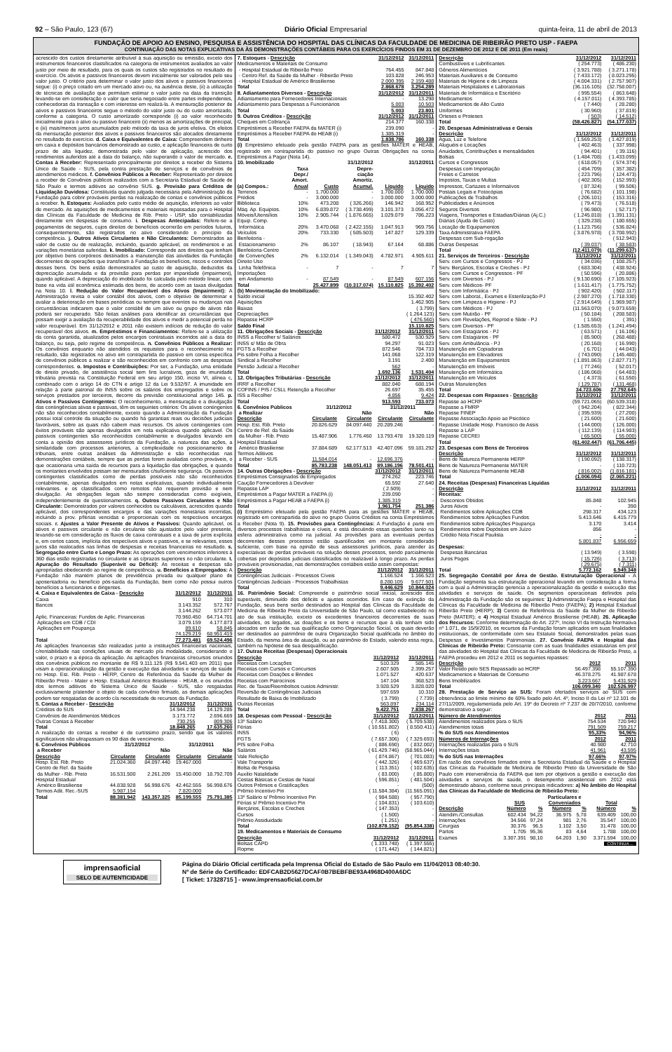92 – São Paulo, 123 (67) Diário Oficial Empresarial quinta-feira, 11 de abril de 2013
FUNDAÇÃO DE APOIO AO ENSINO, PESQUISA E ASSISTÊNCIA DO HOSPITAL DAS CLÍNICAS DA FACULDADE DE MEDICINA DE RIBEIRÃO PRETO USP - FAEPA
CONTINUAÇÃO DAS NOTAS EXPLICATIVAS DA ÀS DEMONSTRAÇÕES CONTÁBEIS PARA OS EXERCÍCIOS FINDOS EM 31 DE DEZEMBRO DE 2012 E DE 2011 (Em reais)
acrescido dos custos diretamente atribuível à sua aquisição ou emissão, exceto dos instrumentos financeiros classificados na categoria de instrumentos avaliados ao valor justo por meio de resultado, para os quais os custos são registrados no resultado do exercício. Os ativos e passivos financeiros devem inicialmente ser valorados pelo seu valor justo. O critério para determinar o valor justo dos ativos e passivos financeiros segue: (i) o preço cotado em um mercado ativo ou, na ausência deste, (ii) a utilização de técnicas de avaliação que permitam estimar o valor justo na data da transição levando-se em consideração o valor que seria negociado entre partes independentes, conhecedoras da transação e com interesse em realizá-la. A mensuração posterior de ativos e passivos financeiros segue o método do valor justo ou do custo amortizado, conforme a categoria. O custo amortizado corresponde (i) ao valor reconhecido inicialmente para o ativo ou passivo financeiro (ii) menos as amortizações de principal, e (iii) mais/menos juros acumulados pelo método da taxa de juros efetiva. Os efeitos da mensuração posterior dos ativos e passivos financeiros são alocados diretamente no resultado do exercício. d. Caixa e Equivalentes de Caixa: Compreendem dinheiro em caixa e depósitos bancários demonstrado ao custo, e aplicação financeira de curto prazo de alta liquidez, demonstrada pelo valor de aplicação, acrescido dos rendimentos auferidos até a data do balanço, não superando o valor de mercado. e. Contas à Receber: Representado principalmente por direitos a receber do Sistema Único de Saúde - SUS, pela contra prestação de serviços e de convênios de atendimentos médicos. f. Convênios Públicos a Receber: Representado por direitos a receber de Convênios públicos realizados com a Secretaria Estadual de Saúde de São Paulo e termos aditivos ao convênio SUS. g. Provisão para Créditos de Liquidação Duvidosa: Constituída quando julgada necessária pela Administração da Fundação para cobrir prováveis perdas na realização de contas e convênios públicos a receber. h. Estoques: Avaliados pelo custo médio de aquisição, inferiores ao valor de mercado. As aquisições de medicamentos e materiais repassadas para o Hospital das Clínicas da Faculdade de Medicina de Rib. Preto - USP, são contabilizadas diretamente em despesas de consumo. i. Despesas Antecipadas: Refere-se a pagamentos de seguros, cujos direitos de benefícios ocorrerão em períodos futuros, consequentemente, são registrados no ativo considerando o princípio da competência. j. Outros Ativos Circulantes e Não Circulantes: Demonstrados ao valor de custo ou de realização, incluindo, quando aplicável, os rendimentos e as variações monetárias auferidas. k. Imobilizado: Corresponde aos direitos que tenham por objetivo bens corpóreos destinados a manutenção das atividades da Fundação decorrentes de operações que transfiram à Fundação os benefícios, riscos e controles desses bens. Os bens estão demonstrados ao custo de aquisição, deduzidos da depreciação acumulada e da provisão para perdas por imparidade (impairment), quando aplicável. A depreciação do imobilizado foi calculada pelo método linear, com base na vida útil econômica estimada dos bens, de acordo com as taxas divulgadas na Nota 10. l. Redução do Valor Recuperável dos Ativos (Impairment): A Administração revisa o valor contábil dos ativos, com o objetivo de determinar e avaliar a deterioração em bases periódicas ou sempre que eventos ou mudanças nas circunstâncias indicarem que o valor contábil de um ativo ou grupo de ativos não poderá ser recuperado. São feitas análises para identificar as circunstâncias que possam exigir a avaliação da recuperabilidade dos ativos e medir a potencial perda no valor recuperável. Em 31/12/2012 e 2011 não existem indícios de redução do valor recuperável dos ativos. m. Empréstimos e Financiamentos: Refere-se a utilização da conta garantida, atualizados pelos encargos contratuais incorridos até a data do balanço, ou seja, pelo regime de competência. n. Convênios Públicos a Realizar: Os convênios enquanto não atendidos os requisitos para o reconhecimento no resultado, são registrados no ativo em contrapartida do passivo em conta específica de convênios públicos a realizar e são reconhecidos em confronto com as despesas correspondentes. o. Impostos e Contribuições: Por ser, a Fundação, uma entidade de direito privado, de assistência social sem fins lucrativos, goza de imunidade tributária prevista na Constituição Federal em seu artigo 150, inciso VI, alínea c, combinado com o artigo 14 do CTN e artigo 12 da Lei 9.532/97. A imunidade em relação á parte patronal do INSS sobre os salários dos empregados e sobre os serviços prestados por terceiros, decorre da previsão constitucional artigo 145. p. Ativos e Passivos Contingentes: O reconhecimento, a mensuração e a divulgação das contingências ativas e passivas, têm os seguintes critérios: Os ativos contingentes não são reconhecidos contabilmente, exceto quando a Administração da Fundação possui total controle da situação ou quando há garantias reais ou decisões judiciais favoráveis, sobre as quais não cabem mais recursos. Os ativos contingentes com êxitos prováveis são apenas divulgados em nota explicativa quando aplicável. Os passivos contingentes são reconhecidos contabilmente e divulgados levando em conta a opinião dos assessores jurídicos da Fundação, a natureza das ações, a similaridade com processos anteriores, a complexidade no posicionamento de tribunais, entre outras análises da Administração e são reconhecidas nas demonstrações contábeis, sempre que as perdas forem avaliadas como prováveis, o que ocasionaria uma saída de recursos para a liquidação das obrigações, e quando os montantes envolvidos possam ser mensurados c/suficiente segurança. Os passivos contingentes classificados como de perdas possíveis não são reconhecidos contabilmente, apenas divulgados em notas explicativas, quando individualmente relevantes. e os classificados como remotos não requerem provisão e nem divulgação. As obrigações legais são sempre consideradas como exigíveis, independentemente de questionamentos. q. Outros Passivos Circulantes e Não Circulante: Demonstrados por valores conhecidos ou calculáveis, acrescidos quando aplicável, dos correspondentes encargos e das variações monetárias incorridas, incluindo a prov. p/férias vencidas e proporcionais com os respectivos encargos sociais. r. Ajustes a Valor Presente de Ativos e Passivos: Quando aplicável, os ativos e passivos circulante e não circulante são ajustados pelo valor presente, levando-se em consideração os fluxos de caixa contratuais e a taxa de juros explícita e, em certos casos, implícita dos respectivos ativos e passivos, e se relevantes, esses juros são realocados nas linhas de despesas e receitas financeiras no resultado. s. Segregação entre Curto e Longo Prazo: As operações com vencimentos inferiores à 360 dias estão registradas no circulante e as c/prazos superiores no não circulante. t. Apuração do Resultado (Superávit ou Déficit): As receitas e despesas são apropriadas obedecendo ao regime de competência. u. Benefícios a Empregados: A Fundação não mantém planos de previdência privada ou qualquer plano de aposentadoria ou benefício pós-saída da Fundação, bem como não possui outros benefícios a funcionários e dirigentes.
| 4. Caixa e Equivalentes de Caixa - Descrição | 31/12/2012 | 31/12/2011 |
| Caixa | 910 | 310 |
| Bancos | 3.143.352 | 572.767 |
| | 3.144.262 | 573.077 |
| Aplic. Financeiras: Fundos de Aplic. Financeiras | 70.960.450 | 64.714.701 |
| Aplicações em CDB / CDI | 3.079.159 | 4.177.873 |
| Aplicações em Poupança | 89.610 | 58.845 |
| | 74.129.219 | 68.951.419 |
| Total | 77.273.481 | 69.524.496 |
As aplicações financeiras são realizadas junto a instituições financeiras nacionais, c/rentabilidade nas condições usuais de mercado p/a modalidade, considerando o valor, o prazo e a época da aplicação. As aplicações financeiras c/recursos oriundos dos convênios públicos no montante de R$ 9.111.125 (R$ 9.541.403 em 2011) que visam a operacionalização da gestão e execução das atividades e serviços de saúde no Hosp. Est. Rib. Preto - HERP, Centro de Referência da Saúde da Mulher de Ribeirão Preto - Mater e Hosp. Estadual Américo Brasiliense - HEAB, e os oriundos dos termos aditivos do Sistema Único de Saúde - SUS, são resgatadas exclusivamente p/atender o objeto de cada convênio firmado, as demais aplicações podem ser resgatadas de acordo c/a necessidade de recursos da Fundação.
| 5. Contas a Receber - Descrição | 31/12/2012 | 31/12/2011 |
| Créditos do SUS | 14.944.238 | 14.129.285 |
| Convênios de Atendimentos Médicos | 3.173.772 | 2.696.669 |
| Outras Contas à Receber | 730.255 | 809.306 |
| Total | 18.848.265 | 17.635.260 |
A realização do contas a receber é de curtíssimo prazo, sendo que os valores significativos não ultrapassam os 90 dias de vencimento.
| 6. Convênios Públicos | 31/12/2012 | | 31/12/2011 | |
| a Receber | | Não | | Não |
| Descrição | Circulante | Circulante | Circulante | Circulante |
| Hosp. Est. Rib. Preto | 21.024.360 | 84.097.440 | 19.467.000 | - |
| Centro de Ref. da Saúde | | | | |
| da Mulher - Rib. Preto | 16.531.500 | 2.261.209 | 15.450.000 | 18.792.709 |
| Hospital Estadual | | | | |
| Américo Brasiliense | 44.838.928 | 56.998.676 | 42.462.555 | 56.998.676 |
| Termos Adit. Rec.-SUS | 5.987.154 | - | 7.820.000 | - |
| Total | 88.381.942 | 143.357.325 | 85.199.555 | 75.791.385 |
| 7. Estoques - Descrição | 31/12/2012 | 31/12/2011 |
| Medicamentos e Materiais de Consumo | | |
| - Hospital Estadual de Ribeirão Preto | 764.455 | 847.848 |
| - Centro Ref. da Saúde da Mulher - Ribeirão Preto | 103.828 | 246.953 |
| - Hospital Estadual de Américo Brasiliense | 2.000.395 | 2.159.488 |
| Total | 2.868.678 | 3.254.289 |
| 8. Adiantamentos Diversos - Descrição | 31/12/2012 | 31/12/2011 |
| Adiantamento para Fornecedores Internacionais | - | 13.298 |
| Adiantamento para Despesas a Funcionários | 5.003 | 10.503 |
| Total | 5.003 | 23.801 |
| 9. Outros Créditos - Descrição | 31/12/2012 | 31/12/2011 |
| Cheques em Cobrança | 214.377 | 160.338 |
| Empréstimos a Receber FAEPA da MATER (i) | 239.090 | - |
| Empréstimos a Receber FAEPA do HEAB (i) | 1.385.319 | - |
| Total | 1.838.786 | 160.338 |
(i) Empréstimo efetuado pela gestão FAEPA para as gestões MATER e HEAB, registrado em contrapartida do passivo no grupo Outras Obrigações na conta Empréstimos a Pagar (Nota 14).
| 10. Imobilizado | | 31/12/2012 | | | 31/12/2011 |
| | Taxa Depr./ Amort. | | Depre- ciação Amortiz. | | |
| (a) Compos.: | Anual | Custo | Acumul. | Líquido | Líquido |
| Terrenos | - | 1.700.000 | - | 1.700.000 | 1.700.000 |
| Prédios | - | 3.000.000 | - | 3.000.000 | 3.000.000 |
| Biblioteca | 10% | 473.208 | ( 326.266) | 146.942 | 168.952 |
| Máq. Ap. Equiptos. | 10% | 6.839.872 | ( 3.738.499) | 3.101.373 | 3.056.472 |
| Móveis/Utensílios | 10% | 2.905.744 | ( 1.876.665) | 1.029.079 | 786.223 |
| Equip. Comp. | | | | | |
| Informática | 20% | 3.470.068 | ( 2.422.155) | 1.047.913 | 969.756 |
| Veículos | 20% | 733.330 | ( 585.503) | 147.827 | 129.339 |
| Benfeitoria - | | | | | |
| Estacionamento | 2% | 86.107 | ( 18.943) | 67.164 | 68.886 |
| Benfeitoria-Centro | | | | | |
| de Convenções | 2% | 6.132.014 | ( 1.349.043) | 4.782.971 | 4.905.611 |
| Direito Uso | | | | | |
| Linha Telefônica | - | 7 | - | 7 | 7 |
| Importações | | | | | |
| em Andamento | - | 87.549 | - | 87.549 | 607.156 |
| Total | | 25.427.899 | (10.317.074) | 15.110.825 | 15.392.402 |
| (b) Movimentação do Imobilizado: | |
| Saldo inicial | 15.392.402 |
| Aquisições | 1.462.905 |
| Baixas | ( 3.799) |
| Depreciações | ( 1.264.123) |
| Repasse HCRP | ( 476.560) |
| Saldo Final | 15.110.825 |
| 11. Obrigações Sociais - Descrição | 31/12/2012 | 31/12/2011 |
| INSS a Recolher s/ Salários | 580.472 | 530.929 |
| INSS s/ Mão de Obra | 94.297 | 91.023 |
| FGTS a Recolher | 872.546 | 784.733 |
| Pis sobre Folha a Recolher | 141.068 | 122.319 |
| Sindical a Recolher | 3.191 | 2.400 |
| Pensão Judicial a Recolher | 562 | - |
| Total | 1.692.136 | 1.531.404 |
| 12. Obrigações Tributárias - Descrição | 31/12/2012 | 31/12/2011 |
| IRRF a Recolher | 882.040 | 688.194 |
| COFINS / PIS / CSLL Retenção a Recolher | 26.697 | 35.455 |
| ISS a Recolher | 4.856 | 9.424 |
| Total | 913.593 | 733.073 |
| 6. Convênios Públicos | 31/12/2012 | | 31/12/2011 | |
| a Realizar | | Não | | Não |
| Descrição | Circulante | Circulante | Circulante | Circulante |
| Hosp. Est. Rib. Preto | 20.826.629 | 84.097.440 | 20.289.246 | - |
| Centro de Ref. da Saúde | | | | |
| da Mulher - Rib. Preto | 15.487.906 | 1.776.460 | 13.793.478 | 19.320.119 |
| Hospital Estadual | | | | |
| Américo Brasiliense | 37.884.689 | 62.177.513 | 42.407.096 | 59.181.292 |
| Termos Aditivos | | | | |
| a Receber - SUS | 11.584.014 | - | 12.696.376 | - |
| Total | 85.783.238 | 148.051.413 | 89.186.196 | 78.501.411 |
| 14. Outras Obrigações - Descrição | 31/12/2012 | 31/12/2011 |
| Empréstimos Consignados de Empregados | 274.262 | 223.746 |
| Caução Fornecedores à Devolver | 65.592 | 27.640 |
| Repasse LAP | ( 2.509) | - |
| Empréstimos a Pagar MATER a FAEPA (i) | 239.090 | - |
| Empréstimos a Pagar HEAB a FAEPA (i) | 1.385.319 | - |
| Total | 1.961.754 | 251.386 |
(i) Empréstimo efetuado pela gestão FAEPA para as gestões MATER e HEAB, registrado em contrapartida do ativo no grupo Outros Créditos na conta Empréstimos a Receber (Nota 9). 15. Provisões para Contingências: A Fundação é parte em diversos processos trabalhistas e cíveis, e está discutindo essas questões tanto na esfera administrativa como na judicial. As provisões para as eventuais perdas decorrentes desses processos estão quantificados em montante considerado suficiente, com base na opinião de seus assessores jurídicos, para atender às expectativas de perdas prováveis na solução desses processos, sendo parcialmente cobertas por depósitos judiciais classificados no realizável à longo prazo. As perdas prováveis provisionadas, nas demonstrações contábeis estão assim compostas:
| Descrição | 31/12/2012 | 31/12/2011 |
| Contingências Judiciais - Processos Cíveis | 1.166.524 | 1.166.523 |
| Contingências Judiciais - Processos Trabalhistas | 8.280.105 | 9.677.501 |
| Total | 9.446.629 | 10.844.024 |
16. Patrimônio Social: Compreende o patrimônio social inicial, acrescido dos superávits, diminuído dos déficits e ajustes ocorridos. Em caso de extinção da Fundação, seus bens serão destinados ao Hospital das Clínicas da Faculdade de Medicina de Ribeirão Preto da Universidade de São Paulo, tal como estabelecido no ato de sua instituição, exceto os excedentes financeiros decorrentes de suas atividades, os legados, as doações e os bens e recursos que à ela tenham sido alocados em razão de sua qualificação como Organização Social, os quais deverão ser destinados ao patrimônio de outra Organização Social qualificada no âmbito do Estado, da mesma área de atuação, ou ao patrimônio do Estado, valendo essa regra, também na hipótese de sua desqualificação.
| 17. Outras Receitas (Despesas) Operacionais | | |
| Descrição | 31/12/2012 | 31/12/2011 |
| Receitas com Locações | 510.329 | 585.145 |
| Receitas com Cursos e Concursos | 2.607.505 | 2.399.257 |
| Receitas com Doações e Brindes | 1.071.527 | 420.637 |
| Receitas com Patrocínios | 147.104 | 368.523 |
| Rec. de Taxas/Reembolsos custos Administr. | 3.928.529 | 3.828.020 |
| Reversão de Contingências Judiciais | 597.659 | 10.310 |
| Resultado de Baixa de Imobilizado | ( 3.799) | ( 7.739) |
| Outras Receitas | 563.897 | 234.114 |
| Total | 9.422.751 | 7.838.267 |
| 18. Despesas com Pessoal - Descrição | 31/12/2012 | 31/12/2011 |
| 13º Salário | ( 7.418.300) | ( 5.709.538) |
| Férias | ( 10.551.802) | ( 8.550.411) |
| INSS | ( 6) | - |
| FGTS | ( 7.657.306) | ( 7.329.693) |
| PIS sobre Folha | ( 886.690) | ( 832.002) |
| Salários | ( 61.429.746) | (58.965.044) |
| Vale Refeição | ( 874.867) | ( 701.083) |
| Vale Transporte | ( 442.326) | ( 469.637) |
| Bolsa de Pesquisa | ( 113.351) | ( 102.635) |
| Auxilio Natalidade | ( 83.000) | ( 85.800) |
| Cestas Básicas e Cestas de Natal | ( 596.851) | ( 481.504) |
| Outros Prêmios e Gratificações | - | (500) |
| Prêmio Incentivo Pin | ( 11.584.384) | (11.565.091) |
| 13º Salário s/ Prêmio Incentivo Pin | ( 984.588) | ( 957.790) |
| Férias s/ Prêmio Incentivo Pin | ( 104.831) | ( 103.610) |
| Berçários, Escolas e Creches | ( 147.353) | - |
| Cursos | ( 1.500) | - |
| Prêmio Assiduidade | ( 1.251) | - |
| Total | (102.878.152) | (95.854.338) |
| 19. Medicamentos e Materiais de Consumo | | |
| Descrição | 31/12/2012 | 31/12/2011 |
| Bolsas CAPD | ( 1.333.748) | ( 1.397.555) |
| Ropme | ( 171.442) | ( 144.821) |
| Descrição | 31/12/2012 | 31/12/2011 |
| Combustíveis e Lubrificantes | ( 254.773) | ( 486.230) |
| Gêneros Alimentícios | ( 3.921.788) | ( 3.271.178) |
| Materiais Auxiliares e de Consumo | ( 7.433.172) | ( 8.023.295) |
| Materiais de Higiene e de Limpeza | ( 4.004.331) | ( 2.757.907) |
| Materiais Hospitalares e Laboratoriais | (36.116.105) | (32.758.007) |
| Materiais de Informática e Escritório | ( 995.554) | ( 863.648) |
| Medicamentos | ( 4.157.011) | ( 4.393.785) |
| Medicamentos de Alto Custo | ( 7.440) | ( 28.280) |
| Uniformes | ( 30.960) | ( 37.819) |
| Orteses e Proteses | ( 503) | ( 14.512) |
| Total | (58.426.827) | (54.177.037) |
| 20. Despesas Administrativas e Gerais | | |
| Descrição | 31/12/2012 | 31/12/2011 |
| Agua, Luz e Telefone | ( 1.569.253) | ( 1.427.819) |
| Aluguéis e Locações | ( 402.463) | ( 337.998) |
| Anuidades, Contribuições e mensalidades | ( 94.401) | ( 39.116) |
| Bolsas | ( 1.484.708) | ( 1.433.099) |
| Cursos e Congressos | ( 618.057) | ( 574.374) |
| Despesas com Importação | ( 454.709) | ( 357.382) |
| Fretes e Carretos | ( 223.796) | ( 124.473) |
| Impostos, Taxas e Multas | ( 402.305) | ( 152.993) |
| Impressos, Cartazes e Informativos | ( 87.324) | ( 99.506) |
| Postais Legais e Fotocópias | ( 76.682) | ( 101.198) |
| Publicações de Trabalhos | ( 206.101) | ( 153.316) |
| Publicidades e Anúncios | ( 79.473) | ( 76.518) |
| Seguros Diversos | ( 96.980) | ( 52.717) |
| Viagens, Transportes e Estadias/Diárias (Aj.C.) | ( 1.245.818) | ( 1.391.131) |
| Diárias (Ajuda de Custo) | ( 329.238) | ( 180.655) |
| Locação de Equipamentos | ( 1.123.756) | ( 536.824) |
| Taxa Administrativa FAEPA | ( 3.876.978) | ( 3.708.992) |
| Despesas com Sub-rogação | - | ( 512.943) |
| Outras Despesas | ( 39.037) | ( 38.583) |
| Total | (12.411.079) | (11.299.637) |
| 21. Serviços de Terceiros - Descrição | 31/12/2012 | 31/12/2011 |
| Serv. com Cursos e Congressos - PJ | ( 34.036) | ( 108.257) |
| Serv. Berçários, Escolas e Creches - PJ | ( 683.304) | ( 438.924) |
| Serv. com Cursos e Congressos - PF | ( 50.596) | ( 20.886) |
| Serv. com Diversos - PJ | ( 9.130.690) | ( 7.105.923) |
| Serv. com Médicos- PF | ( 1.611.417) | ( 1.775.752) |
| Serv. com Informática - PJ | ( 902.420) | ( 502.117) |
| Serv. com Laborat., Exames e Esterilização-PJ | ( 2.987.270) | ( 1.718.330) |
| Serv. com Limpeza e Higiene - PJ | ( 2.914.649) | ( 1.969.987) |
| Serv. com Médicos - PJ | (11.563.070) | ( 9.073.659) |
| Serv. com Mutirão - PF | ( 50.184) | ( 208.583) |
| Serv. com Revelações, Reprod e Slide - PJ | ( 1.550) | ( 391) |
| Serv. com Diversos - PF | ( 1.585.653) | ( 1.241.494) |
| Serv. com Estagiários - PJ | ( 63.571) | ( 16.106) |
| Serv. com Estagiários - PF | ( 85.900) | ( 268.488) |
| Serv. com Ambulância - PJ | ( 20.168) | ( 16.990) |
| Manutenção em Copiadoras | ( 6.701) | ( 44.043) |
| Manutenção em Elevadores | ( 743.090) | ( 145.480) |
| Manutenção em Equipamentos | ( 1.891.863) | ( 2.827.717) |
| Manutenção em Imóveis | ( 77.246) | ( 52.017) |
| Manutenção em Informática | ( 186.068) | ( 64.483) |
| Manutenção em Veículos | ( 4.373) | ( 61.550) |
| Outras Manutenções | ( 129.787) | ( 131.468) |
| Total | 34.723.606 | 27.792.645 |
| 22. Despesas com Repasses - Descrição | 31/12/2012 | 31/12/2011 |
| Repasse ao HCRP | (59.721.065) | (60.539.318) |
| Repasse a FMRP | ( 942.204) | ( 822.344) |
| Repasse FINEP | ( 395.939) | ( 27.200) |
| Repasse Associação Apoio ao Psicótico | ( 21.600) | ( 21.600) |
| Repasse Unidade Hosp. Francisco de Assis | ( 144.000) | ( 126.000) |
| Repasse a LAP | ( 112.139) | ( 114.983) |
| Repasse CECREI | ( 65.500) | ( 55.000) |
| Total | (61.402.447) | (61.706.445) |
| 23. Despesas com Bens de Terceiros | | |
| Descrição | 31/12/2012 | 31/12/2011 |
| Bens de Natureza Permanente HERP | ( 190.092) | ( 138.317) |
| Bens de Natureza Permanente MATER | - | ( 110.723) |
| Bens de Natureza Permanente HEAB | ( 816.002) | (1.816.181) |
| Total | (1.006.094) | (2.065.221) |
| 24. Receitas (Despesas) Financeiras Líquidas | | |
| Descrição | 31/12/2012 | 31/12/2011 |
| Receitas: | | |
| Descontos Obtidos | 85.848 | 102.945 |
| Juros Ativos | - | 398 |
| Rendimentos sobre Aplicações CDB | 298.317 | 434.123 |
| Rendimentos sobre Aplicações Fundos | 5.413.646 | 6.415.779 |
| Rendimentos sobre Aplicações Poupança | 3.170 | 3.414 |
| Rendimentos sobre Depósitos em Juízo | 856 | - |
| Crédito Nota Fiscal Paulista | - | - |
| | 5.801.837 | 6.956.659 |
| Despesas: | | |
| Despesas Bancárias | ( 13.949) | ( 3.598) |
| Juros Pagos | ( 15.726) | ( 3.713) |
| | ( 29.675) | ( 7.311) |
| Total | 5.772.162 | 6.949.348 |
25. Segregação Contábil por Área de Gestão. Estruturação Operacional - A Fundação segmenta sua estruturação operacional levando em consideração a forma com a qual a Administração gerencia a operacionalização da gestão e execução das atividades e serviços de saúde. Os segmentos operacionais definidos pela Administração da Fundação são os seguintes: 1) Administração Faepa e Hospital das Clínicas da Faculdade de Medicina de Ribeirão Preto (FAEPA); 2) Hospital Estadual Ribeirão Preto (HERP); 3) Centro de Referência da Saúde da Mulher de Ribeirão Preto (MATER); e 4) Hospital Estadual Américo Brasiliense (HEAB). 26. Aplicação dos Recursos: Conforme determinação do Art. 227º, Inciso VI da Instrução Normativa nº 1.071, de 15/9/2010, os recursos da Fundação foram aplicados em suas finalidades institucionais, de conformidade com seu Estatuto Social, demonstrados pelas suas Despesas e Investimentos Patrimoniais. 27. Convênio FAEPA e Hospital das Clínicas de Ribeirão Preto: Consoante com as suas finalidades estatutárias em prol das atividades do Hospital das Clínicas da Faculdade de Medicina de Ribeirão Preto, a FAEPA procedeu em 2012 e 2011 os seguintes repasses:
| Descrição | 2012 | 2011 |
| Valor Retido pelo SES Repassado ao HCRP | 56.497.398 | 55.107.390 |
| Medicamentos e Materiais de Consumo | 46.378.275 | 41.987.678 |
| Bens Imobilizados | 3.223.667 | 5.431.929 |
| Total | 106.099.340 | 102.526.997 |
28. Prestação de Serviço ao SUS: Foram ofertados serviços ao SUS com observância ao limite mínimo de 60% fixado pelo Art. 4º, Inciso II da Lei nº 12.101 de 27/11/2009, regulamentada pelo Art. 19º do Decreto nº 7.237 de 20/7/2010, conforme demonstrativo a seguir:
| Número de Atendimentos | 2012 | 2011 |
| Atendimentos realizados para o SUS | 754.534 | 720.940 |
| Atendimentos totais | 791.509 | 759.217 |
| % do SUS nos Atendimentos | 95,33% | 94,96% |
| Números de Internações | 2012 | 2011 |
| Internações realizadas para o SUS | 40.980 | 42.710 |
| Internações totais | 41.961 | 43.595 |
| % do SUS nas Internações | 97,66% | 97,97% |
Em razão dos convênios firmados entre a Secretaria Estadual da Saúde e o Hospital das Clínicas da Faculdade de Medicina de Ribeirão Preto da Universidade de São Paulo com interveniência da FAEPA que tem por objetivos a gestão e execução das atividades e serviços de saúde, o desempenho assistencial em 2012 está demonstrado abaixo, conforme seus principais indicadores: a) No âmbito do Hospital das Clínicas da Faculdade de Medicina de Ribeirão Preto:
| | | | Particulares e | | | |
| | SUS | | Conveniados | | Total | |
| Descrição | Número | % | Número | % | Número | % |
| Atendim./Consultas | 602.434 | 94,22 | 36.975 | 5,78 | 639.409 | 100,00 |
| Internações | 34.566 | 97,24 | 981 | 2,76 | 35.547 | 100,00 |
| Cirurgias | 30.376 | 96,5 | 1.102 | 3,50 | 31.478 | 100,00 |
| Partos | 1.705 | 95,36 | 83 | 4,64 | 1.788 | 100,00 |
| Exames | 3.307.391 | 98,10 | 64.203 | 1,90 | 3.371.594 | 100,00 |
CONTINUA ...
imprensaoficial
SELO DE AUTENTICIDADE
Página do Diário Oficial certificada pela Imprensa Oficial do Estado de São Paulo em 11/04/2013 08:40:30.
Nº de Série do Certificado: EDFCAB2D5627DCAF0B7BEBFBE93A4968D400A6DC
[ Ticket: 17328715 ] - www.imprensaoficial.com.br